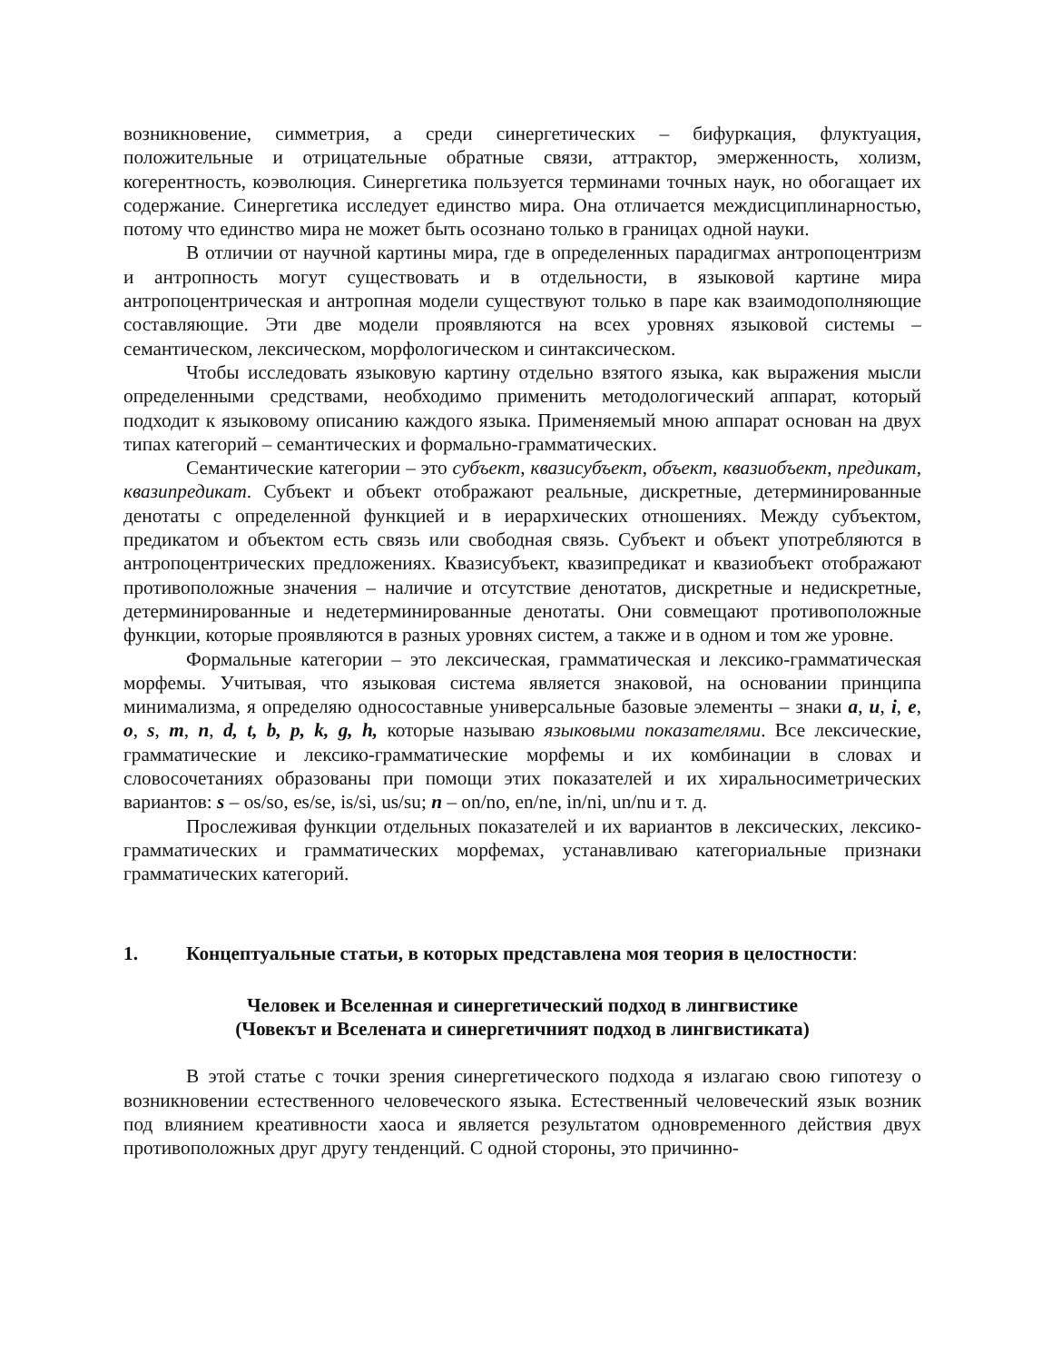возникновение, симметрия, а среди синергетических – бифуркация, флуктуация, положительные и отрицательные обратные связи, аттрактор, эмерженность, холизм, когерентность, коэволюция. Синергетика пользуется терминами точных наук, но обогащает их содержание. Синергетика исследует единство мира. Она отличается междисциплинарностью, потому что единство мира не может быть осознано только в границах одной науки.
В отличии от научной картины мира, где в определенных парадигмах антропоцентризм и антропность могут существовать и в отдельности, в языковой картине мира антропоцентрическая и антропная модели существуют только в паре как взаимодополняющие составляющие. Эти две модели проявляются на всех уровнях языковой системы – семантическом, лексическом, морфологическом и синтаксическом.
Чтобы исследовать языковую картину отдельно взятого языка, как выражения мысли определенными средствами, необходимо применить методологический аппарат, который подходит к языковому описанию каждого языка. Применяемый мною аппарат основан на двух типах категорий – семантических и формально-грамматических.
Семантические категории – это субъект, квазисубъект, объект, квазиобъект, предикат, квазипредикат. Субъект и объект отображают реальные, дискретные, детерминированные денотаты с определенной функцией и в иерархических отношениях. Между субъектом, предикатом и объектом есть связь или свободная связь. Субъект и объект употребляются в антропоцентрических предложениях. Квазисубъект, квазипредикат и квазиобъект отображают противоположные значения – наличие и отсутствие денотатов, дискретные и недискретные, детерминированные и недетерминированные денотаты. Они совмещают противоположные функции, которые проявляются в разных уровнях систем, а также и в одном и том же уровне.
Формальные категории – это лексическая, грамматическая и лексико-грамматическая морфемы. Учитывая, что языковая система является знаковой, на основании принципа минимализма, я определяю односоставные универсальные базовые элементы – знаки a, u, i, e, o, s, m, n, d, t, b, p, k, g, h, которые называю языковыми показателями. Все лексические, грамматические и лексико-грамматические морфемы и их комбинации в словах и словосочетаниях образованы при помощи этих показателей и их хиральносиметрических вариантов: s – os/so, es/se, is/si, us/su; n – on/no, en/ne, in/ni, un/nu и т. д.
Прослеживая функции отдельных показателей и их вариантов в лексических, лексико-грамматических и грамматических морфемах, устанавливаю категориальные признаки грамматических категорий.
1. Концептуальные статьи, в которых представлена моя теория в целостности:
Человек и Вселенная и синергетический подход в лингвистике
(Човекът и Вселената и синергетичният подход в лингвистиката)
В этой статье с точки зрения синергетического подхода я излагаю свою гипотезу о возникновении естественного человеческого языка. Естественный человеческий язык возник под влиянием креативности хаоса и является результатом одновременного действия двух противоположных друг другу тенденций. С одной стороны, это причинно-